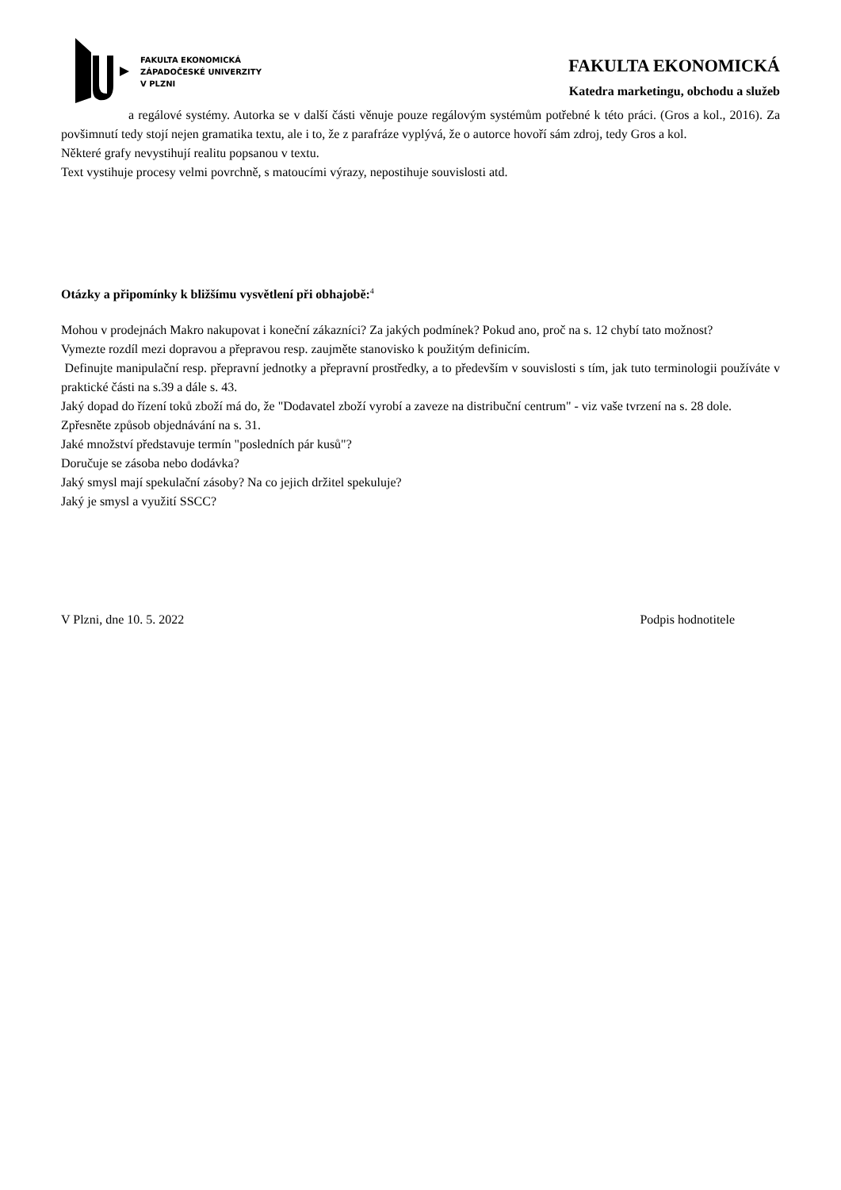FAKULTA EKONOMICKÁ
ZÁPADOČESKÉ UNIVERZITY
V PLZNI
FAKULTA EKONOMICKÁ
Katedra marketingu, obchodu a služeb
a regálové systémy. Autorka se v další části věnuje pouze regálovým systémům potřebné k této práci. (Gros a kol., 2016). Za povšimnutí tedy stojí nejen gramatika textu, ale i to, že z parafráze vyplývá, že o autorce hovoří sám zdroj, tedy Gros a kol.
Některé grafy nevystihují realitu popsanou v textu.
Text vystihuje procesy velmi povrchně, s matoucími výrazy, nepostihuje souvislosti atd.
Otázky a připomínky k bližšímu vysvětlení při obhajobě:<sup>4</sup>
Mohou v prodejnách Makro nakupovat i koneční zákazníci? Za jakých podmínek? Pokud ano, proč na s. 12 chybí tato možnost?
Vymezte rozdíl mezi dopravou a přepravou resp. zaujměte stanovisko k použitým definicím.
Definujte manipulační resp. přepravní jednotky a přepravní prostředky, a to především v souvislosti s tím, jak tuto terminologii používáte v praktické části na s.39 a dále s. 43.
Jaký dopad do řízení toků zboží má do, že "Dodavatel zboží vyrobí a zaveze na distribuční centrum" - viz vaše tvrzení na s. 28 dole.
Zpřesněte způsob objednávání na s. 31.
Jaké množství představuje termín "posledních pár kusů"?
Doručuje se zásoba nebo dodávka?
Jaký smysl mají spekulační zásoby? Na co jejich držitel spekuluje?
Jaký je smysl a využití SSCC?
V Plzni, dne 10. 5. 2022 Podpis hodnotitele